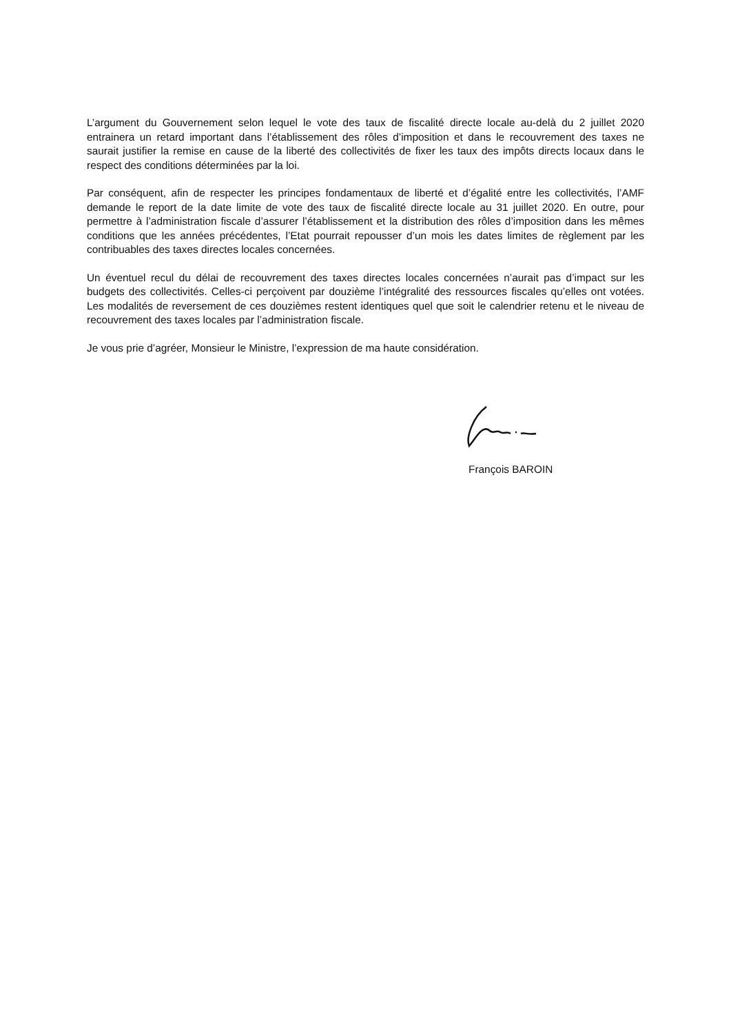L’argument du Gouvernement selon lequel le vote des taux de fiscalité directe locale au-delà du 2 juillet 2020 entrainera un retard important dans l’établissement des rôles d’imposition et dans le recouvrement des taxes ne saurait justifier la remise en cause de la liberté des collectivités de fixer les taux des impôts directs locaux dans le respect des conditions déterminées par la loi.
Par conséquent, afin de respecter les principes fondamentaux de liberté et d’égalité entre les collectivités, l’AMF demande le report de la date limite de vote des taux de fiscalité directe locale au 31 juillet 2020. En outre, pour permettre à l’administration fiscale d’assurer l’établissement et la distribution des rôles d’imposition dans les mêmes conditions que les années précédentes, l’Etat pourrait repousser d’un mois les dates limites de règlement par les contribuables des taxes directes locales concernées.
Un éventuel recul du délai de recouvrement des taxes directes locales concernées n’aurait pas d’impact sur les budgets des collectivités. Celles-ci perçoivent par douzième l’intégralité des ressources fiscales qu’elles ont votées. Les modalités de reversement de ces douzièmes restent identiques quel que soit le calendrier retenu et le niveau de recouvrement des taxes locales par l’administration fiscale.
Je vous prie d’agréer, Monsieur le Ministre, l’expression de ma haute considération.
François BAROIN